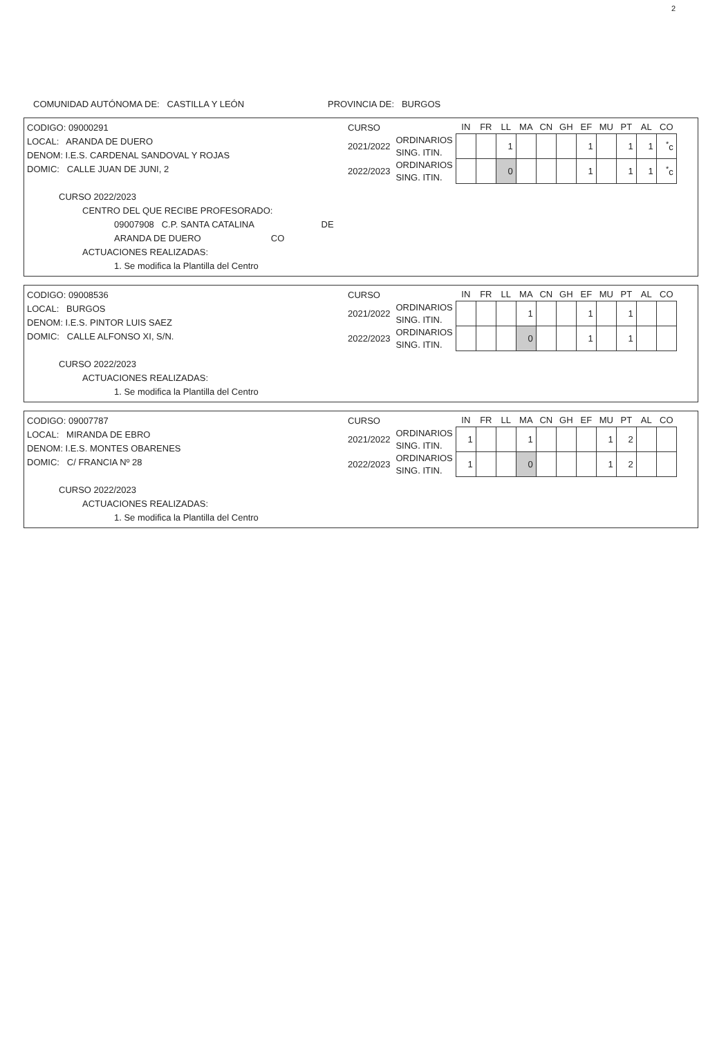2
COMUNIDAD AUTÓNOMA DE: CASTILLA Y LEÓN PROVINCIA DE: BURGOS
CODIGO: 09000291
LOCAL: ARANDA DE DUERO
DENOM: I.E.S. CARDENAL SANDOVAL Y ROJAS
DOMIC: CALLE JUAN DE JUNI, 2
CURSO 2022/2023
CENTRO DEL QUE RECIBE PROFESORADO:
09007908 C.P. SANTA CATALINA DE ARANDA DE DUERO CO
ACTUACIONES REALIZADAS:
1. Se modifica la Plantilla del Centro
| CURSO | | IN | FR | LL | MA | CN | GH | EF | MU | PT | AL | CO |
| 2021/2022 | ORDINARIOS | | | 1 | | | | 1 | | 1 | 1 | <sup>*</sup> c |
| | SING. ITIN. | | | | | | | | | | | |
| 2022/2023 | ORDINARIOS | | | 0 | | | | 1 | | 1 | 1 | <sup>*</sup> c |
| | SING. ITIN. | | | | | | | | | | | |
CODIGO: 09008536
LOCAL: BURGOS
DENOM: I.E.S. PINTOR LUIS SAEZ
DOMIC: CALLE ALFONSO XI, S/N.
CURSO 2022/2023
ACTUACIONES REALIZADAS:
1. Se modifica la Plantilla del Centro
| CURSO | | IN | FR | LL | MA | CN | GH | EF | MU | PT | AL | CO |
| 2021/2022 | ORDINARIOS | | | | 1 | | | 1 | | 1 | | |
| | SING. ITIN. | | | | | | | | | | | |
| 2022/2023 | ORDINARIOS | | | | 0 | | | 1 | | 1 | | |
| | SING. ITIN. | | | | | | | | | | | |
CODIGO: 09007787
LOCAL: MIRANDA DE EBRO
DENOM: I.E.S. MONTES OBARENES
DOMIC: C/ FRANCIA Nº 28
CURSO 2022/2023
ACTUACIONES REALIZADAS:
1. Se modifica la Plantilla del Centro
| CURSO | | IN | FR | LL | MA | CN | GH | EF | MU | PT | AL | CO |
| 2021/2022 | ORDINARIOS | 1 | | | 1 | | | | 1 | 2 | | |
| | SING. ITIN. | | | | | | | | | | | |
| 2022/2023 | ORDINARIOS | 1 | | | 0 | | | | 1 | 2 | | |
| | SING. ITIN. | | | | | | | | | | | |